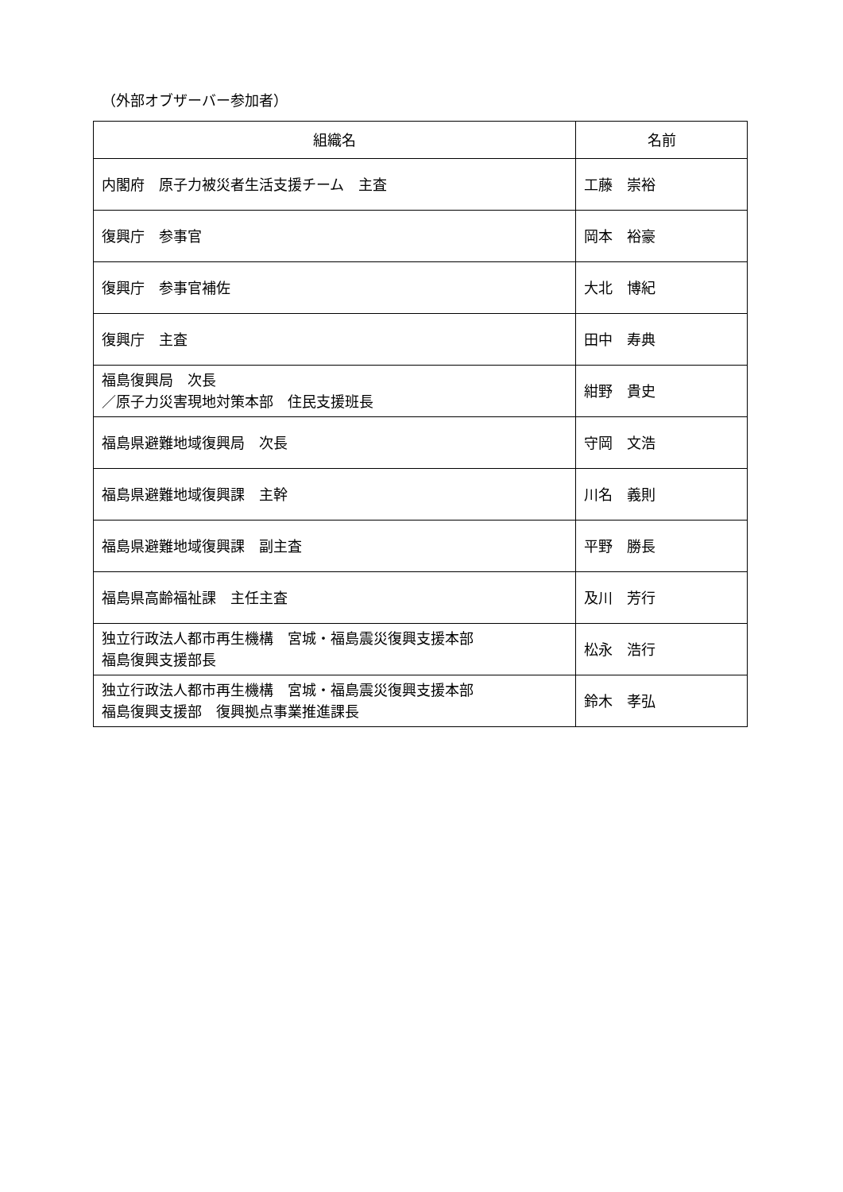（外部オブザーバー参加者）
| 組織名 | 名前 |
| --- | --- |
| 内閣府 原子力被災者生活支援チーム 主査 | 工藤 崇裕 |
| 復興庁 参事官 | 岡本 裕豪 |
| 復興庁 参事官補佐 | 大北 博紀 |
| 復興庁 主査 | 田中 寿典 |
| 福島復興局 次長 ／原子力災害現地対策本部 住民支援班長 | 紺野 貴史 |
| 福島県避難地域復興局 次長 | 守岡 文浩 |
| 福島県避難地域復興課 主幹 | 川名 義則 |
| 福島県避難地域復興課 副主査 | 平野 勝長 |
| 福島県高齢福祉課 主任主査 | 及川 芳行 |
| 独立行政法人都市再生機構 宮城・福島震災復興支援本部 福島復興支援部長 | 松永 浩行 |
| 独立行政法人都市再生機構 宮城・福島震災復興支援本部 福島復興支援部 復興拠点事業推進課長 | 鈴木 孝弘 |